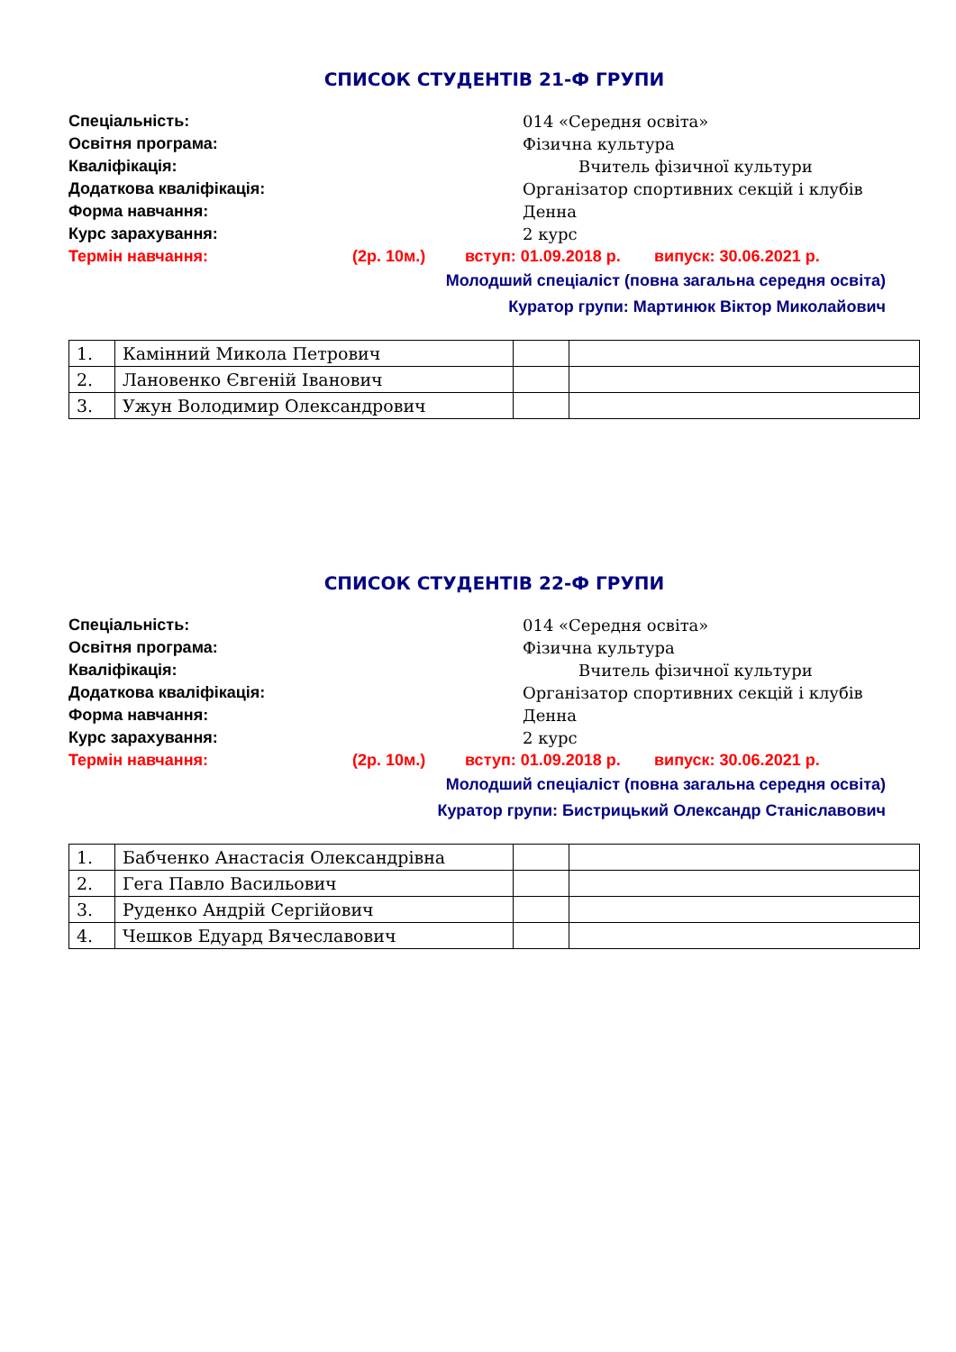СПИСОК СТУДЕНТІВ 21-Ф ГРУПИ
Спеціальність: 014 «Середня освіта»
Освітня програма: Фізична культура
Кваліфікація: Вчитель фізичної культури
Додаткова кваліфікація: Організатор спортивних секцій і клубів
Форма навчання: Денна
Курс зарахування: 2 курс
Термін навчання: (2р. 10м.) вступ: 01.09.2018 р. випуск: 30.06.2021 р.
Молодший спеціаліст (повна загальна середня освіта)
Куратор групи: Мартинюк Віктор Миколайович
| 1. | Камінний Микола Петрович | | |
| 2. | Лановенко Євгеній Іванович | | |
| 3. | Ужун Володимир Олександрович | | |
СПИСОК СТУДЕНТІВ 22-Ф ГРУПИ
Спеціальність: 014 «Середня освіта»
Освітня програма: Фізична культура
Кваліфікація: Вчитель фізичної культури
Додаткова кваліфікація: Організатор спортивних секцій і клубів
Форма навчання: Денна
Курс зарахування: 2 курс
Термін навчання: (2р. 10м.) вступ: 01.09.2018 р. випуск: 30.06.2021 р.
Молодший спеціаліст (повна загальна середня освіта)
Куратор групи: Бистрицький Олександр Станіславович
| 1. | Бабченко Анастасія Олександрівна | | |
| 2. | Гега Павло Васильович | | |
| 3. | Руденко Андрій Сергійович | | |
| 4. | Чешков Едуард Вячеславович | | |